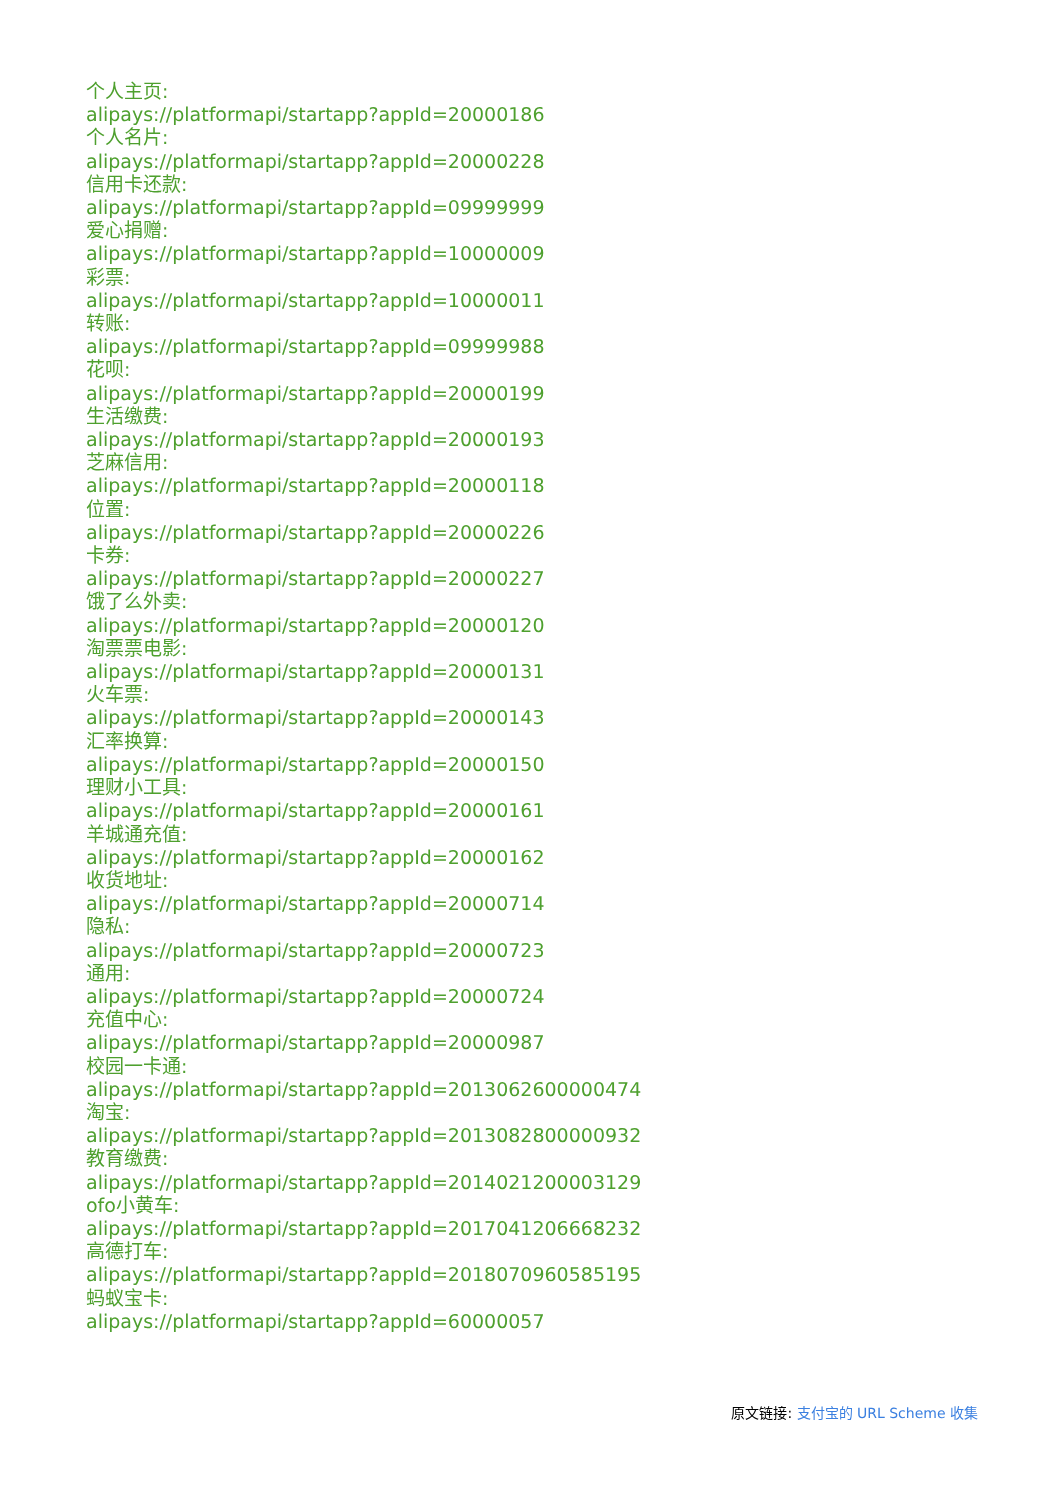个人主页:
alipays://platformapi/startapp?appId=20000186
个人名片:
alipays://platformapi/startapp?appId=20000228
信用卡还款:
alipays://platformapi/startapp?appId=09999999
爱心捐赠:
alipays://platformapi/startapp?appId=10000009
彩票:
alipays://platformapi/startapp?appId=10000011
转账:
alipays://platformapi/startapp?appId=09999988
花呗:
alipays://platformapi/startapp?appId=20000199
生活缴费:
alipays://platformapi/startapp?appId=20000193
芝麻信用:
alipays://platformapi/startapp?appId=20000118
位置:
alipays://platformapi/startapp?appId=20000226
卡券:
alipays://platformapi/startapp?appId=20000227
饿了么外卖:
alipays://platformapi/startapp?appId=20000120
淘票票电影:
alipays://platformapi/startapp?appId=20000131
火车票:
alipays://platformapi/startapp?appId=20000143
汇率换算:
alipays://platformapi/startapp?appId=20000150
理财小工具:
alipays://platformapi/startapp?appId=20000161
羊城通充值:
alipays://platformapi/startapp?appId=20000162
收货地址:
alipays://platformapi/startapp?appId=20000714
隐私:
alipays://platformapi/startapp?appId=20000723
通用:
alipays://platformapi/startapp?appId=20000724
充值中心:
alipays://platformapi/startapp?appId=20000987
校园一卡通:
alipays://platformapi/startapp?appId=2013062600000474
淘宝:
alipays://platformapi/startapp?appId=2013082800000932
教育缴费:
alipays://platformapi/startapp?appId=2014021200003129
ofo小黄车:
alipays://platformapi/startapp?appId=2017041206668232
高德打车:
alipays://platformapi/startapp?appId=2018070960585195
蚂蚁宝卡:
alipays://platformapi/startapp?appId=60000057
原文链接: 支付宝的 URL Scheme 收集